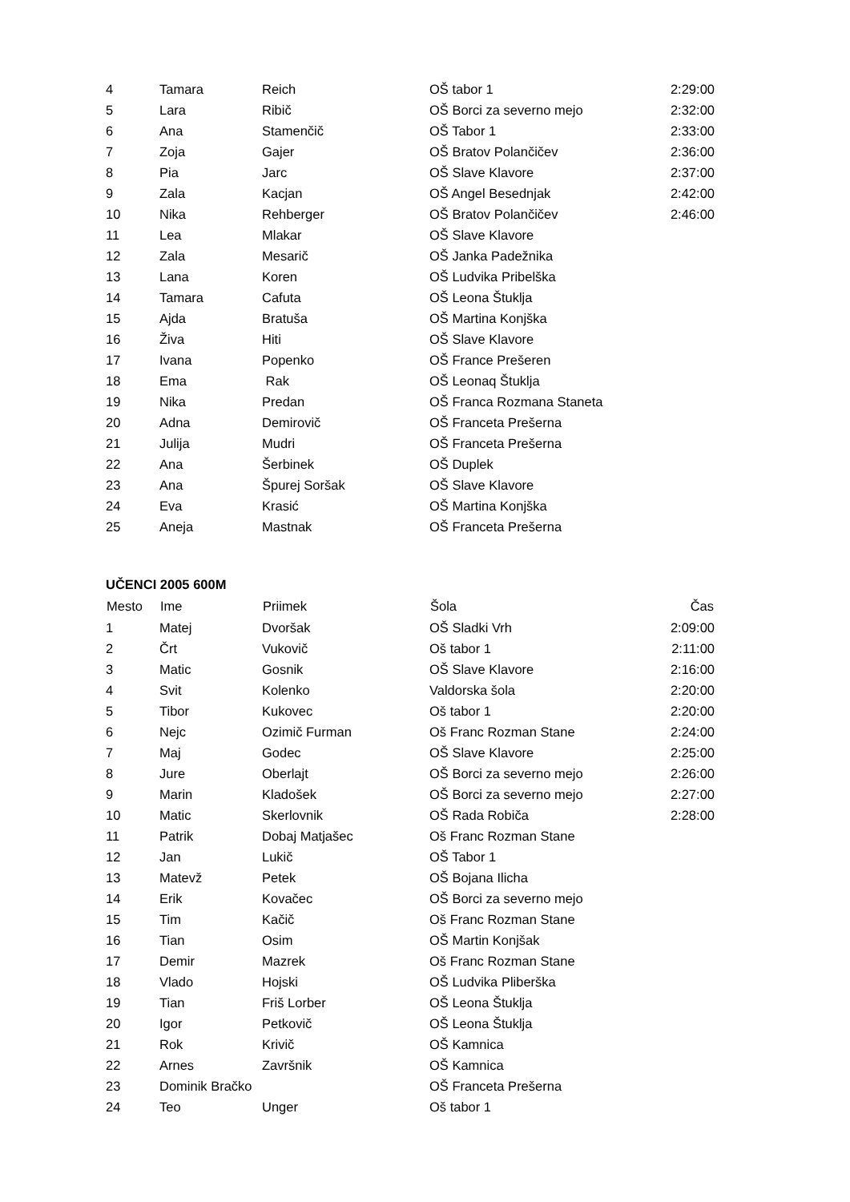| 4 | Tamara | Reich | OŠ tabor 1 | 2:29:00 |
| 5 | Lara | Ribič | OŠ Borci za severno mejo | 2:32:00 |
| 6 | Ana | Stamenčič | OŠ Tabor 1 | 2:33:00 |
| 7 | Zoja | Gajer | OŠ Bratov Polančičev | 2:36:00 |
| 8 | Pia | Jarc | OŠ Slave Klavore | 2:37:00 |
| 9 | Zala | Kacjan | OŠ Angel Besednjak | 2:42:00 |
| 10 | Nika | Rehberger | OŠ Bratov Polančičev | 2:46:00 |
| 11 | Lea | Mlakar | OŠ Slave Klavore | |
| 12 | Zala | Mesarič | OŠ Janka Padežnika | |
| 13 | Lana | Koren | OŠ Ludvika Pribelška | |
| 14 | Tamara | Cafuta | OŠ Leona Štuklja | |
| 15 | Ajda | Bratuša | OŠ Martina Konjška | |
| 16 | Živa | Hiti | OŠ Slave Klavore | |
| 17 | Ivana | Popenko | OŠ France Prešeren | |
| 18 | Ema | Rak | OŠ Leonaq Štuklja | |
| 19 | Nika | Predan | OŠ Franca Rozmana Staneta | |
| 20 | Adna | Demirovič | OŠ Franceta Prešerna | |
| 21 | Julija | Mudri | OŠ Franceta Prešerna | |
| 22 | Ana | Šerbinek | OŠ Duplek | |
| 23 | Ana | Špurej Soršak | OŠ Slave Klavore | |
| 24 | Eva | Krasić | OŠ Martina Konjška | |
| 25 | Aneja | Mastnak | OŠ Franceta Prešerna | |
UČENCI 2005 600M
| Mesto | Ime | Priimek | Šola | Čas |
| --- | --- | --- | --- | --- |
| 1 | Matej | Dvoršak | OŠ Sladki Vrh | 2:09:00 |
| 2 | Črt | Vukovič | Oš tabor 1 | 2:11:00 |
| 3 | Matic | Gosnik | OŠ Slave Klavore | 2:16:00 |
| 4 | Svit | Kolenko | Valdorska šola | 2:20:00 |
| 5 | Tibor | Kukovec | Oš tabor 1 | 2:20:00 |
| 6 | Nejc | Ozimič Furman | Oš Franc Rozman Stane | 2:24:00 |
| 7 | Maj | Godec | OŠ Slave Klavore | 2:25:00 |
| 8 | Jure | Oberlajt | OŠ Borci za severno mejo | 2:26:00 |
| 9 | Marin | Kladošek | OŠ Borci za severno mejo | 2:27:00 |
| 10 | Matic | Skerlovnik | OŠ Rada Robiča | 2:28:00 |
| 11 | Patrik | Dobaj Matjašec | Oš Franc Rozman Stane | |
| 12 | Jan | Lukič | OŠ Tabor 1 | |
| 13 | Matevž | Petek | OŠ Bojana Ilicha | |
| 14 | Erik | Kovačec | OŠ Borci za severno mejo | |
| 15 | Tim | Kačič | Oš Franc Rozman Stane | |
| 16 | Tian | Osim | OŠ Martin Konjšak | |
| 17 | Demir | Mazrek | Oš Franc Rozman Stane | |
| 18 | Vlado | Hojski | OŠ Ludvika Pliberška | |
| 19 | Tian | Friš Lorber | OŠ Leona Štuklja | |
| 20 | Igor | Petkovič | OŠ Leona Štuklja | |
| 21 | Rok | Krivič | OŠ Kamnica | |
| 22 | Arnes | Završnik | OŠ Kamnica | |
| 23 | Dominik Bračko | | OŠ Franceta Prešerna | |
| 24 | Teo | Unger | Oš tabor 1 | |